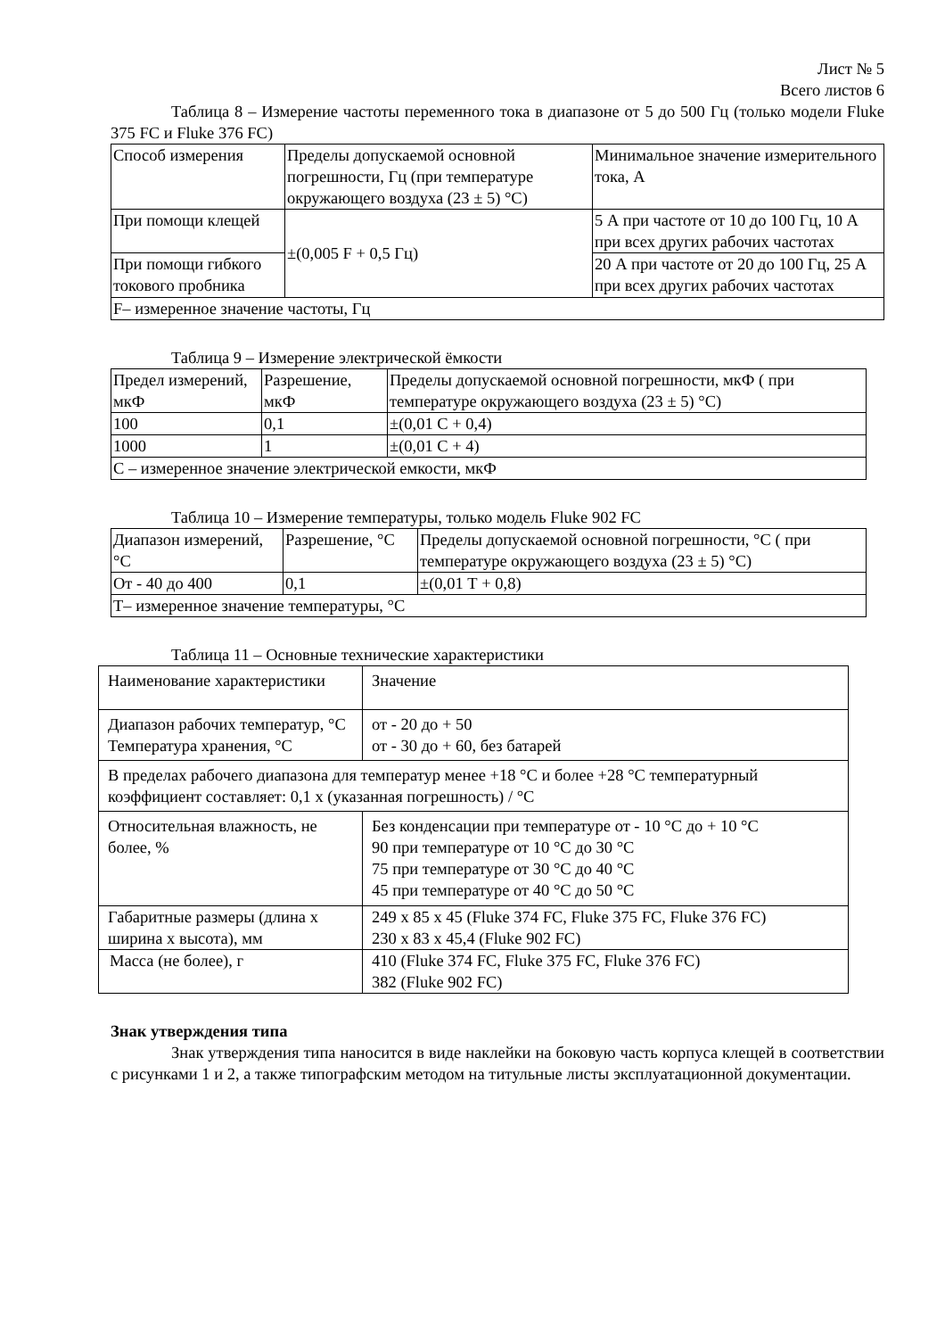Лист № 5
Всего листов 6
Таблица 8 – Измерение частоты переменного тока в диапазоне от 5 до 500 Гц (только модели Fluke 375 FC и Fluke 376 FC)
| Способ измерения | Пределы допускаемой основной погрешности, Гц (при температуре окружающего воздуха (23 ± 5) °С) | Минимальное значение измерительного тока, А |
| При помощи клещей | ±(0,005 F + 0,5 Гц) | 5 А при частоте от 10 до 100 Гц, 10 А при всех других рабочих частотах |
| При помощи гибкого токового пробника | | 20 А при частоте от 20 до 100 Гц, 25 А при всех других рабочих частотах |
| F– измеренное значение частоты, Гц | | |
Таблица 9 – Измерение электрической ёмкости
| Предел измерений, мкФ | Разрешение, мкФ | Пределы допускаемой основной погрешности, мкФ ( при температуре окружающего воздуха (23 ± 5) °С) |
| 100 | 0,1 | ±(0,01 С + 0,4) |
| 1000 | 1 | ±(0,01 С + 4) |
| С – измеренное значение электрической емкости, мкФ | | |
Таблица 10 – Измерение температуры, только модель Fluke 902 FC
| Диапазон измерений, °С | Разрешение, °С | Пределы допускаемой основной погрешности, °С ( при температуре окружающего воздуха (23 ± 5) °С) |
| От - 40 до 400 | 0,1 | ±(0,01 Т + 0,8) |
| Т– измеренное значение температуры, °С | | |
Таблица 11 – Основные технические характеристики
| Наименование характеристики | | Значение |
| Диапазон рабочих температур, °С Температура хранения, °С | | от - 20 до + 50 от - 30 до + 60, без батарей |
| В пределах рабочего диапазона для температур менее +18 °С и более +28 °С температурный коэффициент составляет: 0,1 х (указанная погрешность) / °С | | |
| Относительная влажность, не более, % | Без конденсации при температуре от - 10 °С до + 10 °С 90 при температуре от 10 °С до 30 °С 75 при температуре от 30 °С до 40 °С 45 при температуре от 40 °С до 50 °С | |
| Габаритные размеры (длина х ширина х высота), мм | 249 х 85 х 45 (Fluke 374 FC, Fluke 375 FC, Fluke 376 FC) 230 х 83 х 45,4 (Fluke 902 FC) | |
| Масса (не более), г | 410 (Fluke 374 FC, Fluke 375 FC, Fluke 376 FC) 382 (Fluke 902 FC) | |
Знак утверждения типа
Знак утверждения типа наносится в виде наклейки на боковую часть корпуса клещей в соответствии с рисунками 1 и 2, а также типографским методом на титульные листы эксплуатационной документации.